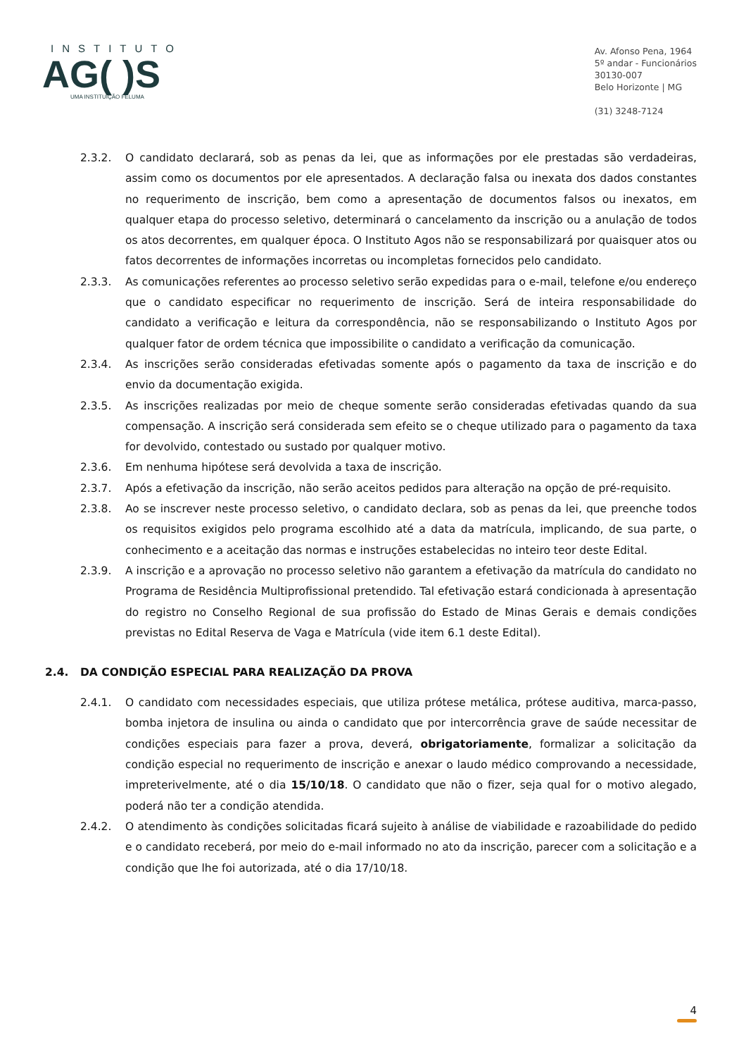INSTITUTO
AG( )S
UMA INSTITUIÇÃO FELUMA
Av. Afonso Pena, 1964
5º andar - Funcionários
30130-007
Belo Horizonte | MG
(31) 3248-7124
2.3.2. O candidato declarará, sob as penas da lei, que as informações por ele prestadas são verdadeiras, assim como os documentos por ele apresentados. A declaração falsa ou inexata dos dados constantes no requerimento de inscrição, bem como a apresentação de documentos falsos ou inexatos, em qualquer etapa do processo seletivo, determinará o cancelamento da inscrição ou a anulação de todos os atos decorrentes, em qualquer época. O Instituto Agos não se responsabilizará por quaisquer atos ou fatos decorrentes de informações incorretas ou incompletas fornecidos pelo candidato.
2.3.3. As comunicações referentes ao processo seletivo serão expedidas para o e-mail, telefone e/ou endereço que o candidato especificar no requerimento de inscrição. Será de inteira responsabilidade do candidato a verificação e leitura da correspondência, não se responsabilizando o Instituto Agos por qualquer fator de ordem técnica que impossibilite o candidato a verificação da comunicação.
2.3.4. As inscrições serão consideradas efetivadas somente após o pagamento da taxa de inscrição e do envio da documentação exigida.
2.3.5. As inscrições realizadas por meio de cheque somente serão consideradas efetivadas quando da sua compensação. A inscrição será considerada sem efeito se o cheque utilizado para o pagamento da taxa for devolvido, contestado ou sustado por qualquer motivo.
2.3.6. Em nenhuma hipótese será devolvida a taxa de inscrição.
2.3.7. Após a efetivação da inscrição, não serão aceitos pedidos para alteração na opção de pré-requisito.
2.3.8. Ao se inscrever neste processo seletivo, o candidato declara, sob as penas da lei, que preenche todos os requisitos exigidos pelo programa escolhido até a data da matrícula, implicando, de sua parte, o conhecimento e a aceitação das normas e instruções estabelecidas no inteiro teor deste Edital.
2.3.9. A inscrição e a aprovação no processo seletivo não garantem a efetivação da matrícula do candidato no Programa de Residência Multiprofissional pretendido. Tal efetivação estará condicionada à apresentação do registro no Conselho Regional de sua profissão do Estado de Minas Gerais e demais condições previstas no Edital Reserva de Vaga e Matrícula (vide item 6.1 deste Edital).
2.4. DA CONDIÇÃO ESPECIAL PARA REALIZAÇÃO DA PROVA
2.4.1. O candidato com necessidades especiais, que utiliza prótese metálica, prótese auditiva, marca-passo, bomba injetora de insulina ou ainda o candidato que por intercorrência grave de saúde necessitar de condições especiais para fazer a prova, deverá, obrigatoriamente, formalizar a solicitação da condição especial no requerimento de inscrição e anexar o laudo médico comprovando a necessidade, impreterivelmente, até o dia 15/10/18. O candidato que não o fizer, seja qual for o motivo alegado, poderá não ter a condição atendida.
2.4.2. O atendimento às condições solicitadas ficará sujeito à análise de viabilidade e razoabilidade do pedido e o candidato receberá, por meio do e-mail informado no ato da inscrição, parecer com a solicitação e a condição que lhe foi autorizada, até o dia 17/10/18.
4